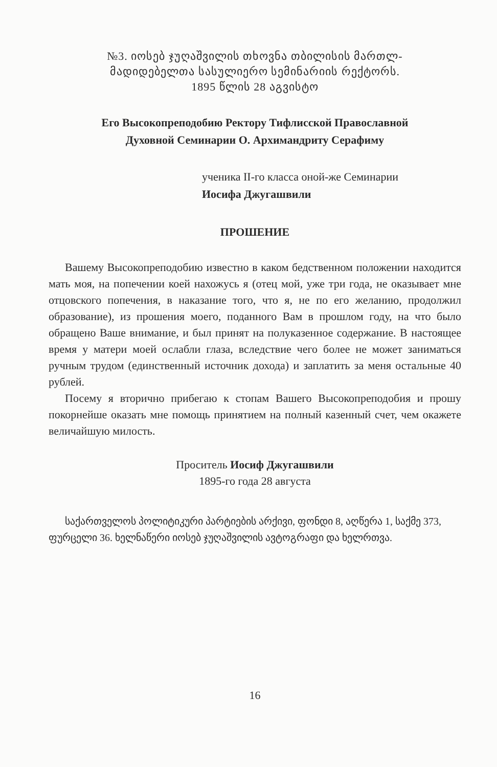№3. იოსებ ჯუღაშვილის თხოვნა თბილისის მართლ-
მადიდებელთა სასულიერო სემინარიის რექტორს.
1895 წლის 28 აგვისტო
Его Высокопреподобию Ректору Тифлисской Православной
Духовной Семинарии О. Архимандриту Серафиму
ученика II-го класса оной-же Семинарии
Иосифа Джугашвили
ПРОШЕНИЕ
Вашему Высокопреподобию известно в каком бедственном положении находится мать моя, на попечении коей нахожусь я (отец мой, уже три года, не оказывает мне отцовского попечения, в наказание того, что я, не по его желанию, продолжил образование), из прошения моего, поданного Вам в прошлом году, на что было обращено Ваше внимание, и был принят на полуказенное содержание. В настоящее время у матери моей ослабли глаза, вследствие чего более не может заниматься ручным трудом (единственный источник дохода) и заплатить за меня остальные 40 рублей.
Посему я вторично прибегаю к стопам Вашего Высокопреподобия и прошу покорнейше оказать мне помощь принятием на полный казенный счет, чем окажете величайшую милость.
Проситель Иосиф Джугашвили
1895-го года 28 августа
საქართველოს პოლიტიკური პარტიების არქივი, ფონდი 8, აღწერა 1, საქმე 373, ფურცელი 36. ხელნაწერი იოსებ ჯუღაშვილის ავტოგრაფი და ხელრთვა.
16